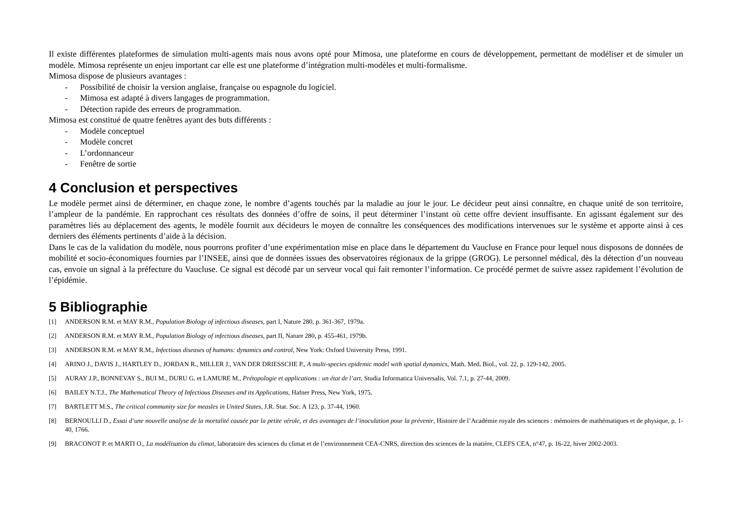Il existe différentes plateformes de simulation multi-agents mais nous avons opté pour Mimosa, une plateforme en cours de développement, permettant de modéliser et de simuler un modèle. Mimosa représente un enjeu important car elle est une plateforme d’intégration multi-modèles et multi-formalisme.
Mimosa dispose de plusieurs avantages :
- Possibilité de choisir la version anglaise, française ou espagnole du logiciel.
- Mimosa est adapté à divers langages de programmation.
- Détection rapide des erreurs de programmation.
Mimosa est constitué de quatre fenêtres ayant des buts différents :
- Modèle conceptuel
- Modèle concret
- L’ordonnanceur
- Fenêtre de sortie
4 Conclusion et perspectives
Le modèle permet ainsi de déterminer, en chaque zone, le nombre d’agents touchés par la maladie au jour le jour. Le décideur peut ainsi connaître, en chaque unité de son territoire, l’ampleur de la pandémie. En rapprochant ces résultats des données d’offre de soins, il peut déterminer l’instant où cette offre devient insuffisante. En agissant également sur des paramètres liés au déplacement des agents, le modèle fournit aux décideurs le moyen de connaître les conséquences des modifications intervenues sur le système et apporte ainsi à ces derniers des éléments pertinents d’aide à la décision.
Dans le cas de la validation du modèle, nous pourrons profiter d’une expérimentation mise en place dans le département du Vaucluse en France pour lequel nous disposons de données de mobilité et socio-économiques fournies par l’INSEE, ainsi que de données issues des observatoires régionaux de la grippe (GROG). Le personnel médical, dès la détection d’un nouveau cas, envoie un signal à la préfecture du Vaucluse. Ce signal est décodé par un serveur vocal qui fait remonter l’information. Ce procédé permet de suivre assez rapidement l’évolution de l’épidémie.
5 Bibliographie
[1] ANDERSON R.M. et MAY R.M., Population Biology of infectious diseases, part I, Nature 280, p. 361-367, 1979a.
[2] ANDERSON R.M. et MAY R.M., Population Biology of infectious diseases, part II, Nature 280, p. 455-461, 1979b.
[3] ANDERSON R.M. et MAY R.M., Infectious diseases of humans: dynamics and control, New York: Oxford University Press, 1991.
[4] ARINO J., DAVIS J., HARTLEY D., JORDAN R., MILLER J., VAN DER DRIESSCHE P., A multi-species epidemic model with spatial dynamics, Math. Med. Biol., vol. 22, p. 129-142, 2005.
[5] AURAY J.P., BONNEVAY S., BUI M., DURU G. et LAMURE M., Prétopologie et applications : un état de l’art, Studia Informatica Universalis, Vol. 7.1, p. 27-44, 2009.
[6] BAILEY N.T.J., The Mathematical Theory of Infectious Diseases and its Applications, Hafner Press, New York, 1975.
[7] BARTLETT M.S., The critical community size for measles in United States, J.R. Stat. Soc. A 123, p. 37-44, 1960.
[8] BERNOULLI D., Essai d’une nouvelle analyse de la mortalité causée par la petite vérole, et des avantages de l’inoculation pour la prévenir, Histoire de l’Académie royale des sciences : mémoires de mathématiques et de physique, p. 1-40, 1766.
[9] BRACONOT P. et MARTI O., La modélisation du climat, laboratoire des sciences du climat et de l’environnement CEA-CNRS, direction des sciences de la matière, CLEFS CEA, n°47, p. 16-22, hiver 2002-2003.